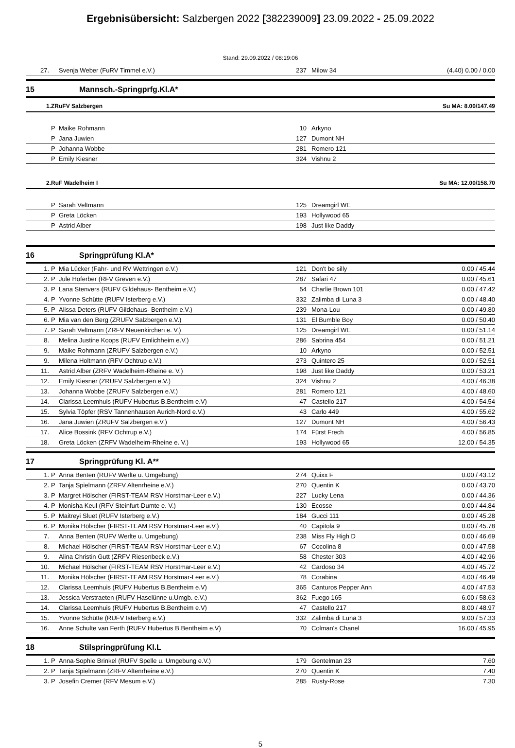Ergebnisübersicht: Salzbergen 2022 [382239009] 23.09.2022 - 25.09.2022
Stand: 29.09.2022 / 08:19:06
| 27. | | Svenja Weber (FuRV Timmel e.V.) | 237 | Milow 34 | (4.40) 0.00 / 0.00 |
15 Mannsch.-Springprfg.Kl.A*
1.ZRuFV Salzbergen Su MA: 8.00/147.49
| | P | Maike Rohmann | 10 | Arkyno | |
| | P | Jana Juwien | 127 | Dumont NH | |
| | P | Johanna Wobbe | 281 | Romero 121 | |
| | P | Emily Kiesner | 324 | Vishnu 2 | |
2.RuF Wadelheim I Su MA: 12.00/158.70
| | P | Sarah Veltmann | 125 | Dreamgirl WE | |
| | P | Greta Löcken | 193 | Hollywood 65 | |
| | P | Astrid Alber | 198 | Just like Daddy | |
16 Springprüfung Kl.A*
| 1. | P | Mia Lücker (Fahr- und RV Wettringen e.V.) | 121 | Don't be silly | 0.00 / 45.44 |
| 2. | P | Jule Hoferber (RFV Greven e.V.) | 287 | Safari 47 | 0.00 / 45.61 |
| 3. | P | Lana Stenvers (RUFV Gildehaus- Bentheim e.V.) | 54 | Charlie Brown 101 | 0.00 / 47.42 |
| 4. | P | Yvonne Schütte (RUFV Isterberg e.V.) | 332 | Zalimba di Luna 3 | 0.00 / 48.40 |
| 5. | P | Alissa Deters (RUFV Gildehaus- Bentheim e.V.) | 239 | Mona-Lou | 0.00 / 49.80 |
| 6. | P | Mia van den Berg (ZRUFV Salzbergen e.V.) | 131 | El Bumble Boy | 0.00 / 50.40 |
| 7. | P | Sarah Veltmann (ZRFV Neuenkirchen e. V.) | 125 | Dreamgirl WE | 0.00 / 51.14 |
| 8. | | Melina Justine Koops (RUFV Emlichheim e.V.) | 286 | Sabrina 454 | 0.00 / 51.21 |
| 9. | | Maike Rohmann (ZRUFV Salzbergen e.V.) | 10 | Arkyno | 0.00 / 52.51 |
| 9. | | Milena Holtmann (RFV Ochtrup e.V.) | 273 | Quintero 25 | 0.00 / 52.51 |
| 11. | | Astrid Alber (ZRFV Wadelheim-Rheine e. V.) | 198 | Just like Daddy | 0.00 / 53.21 |
| 12. | | Emily Kiesner (ZRUFV Salzbergen e.V.) | 324 | Vishnu 2 | 4.00 / 46.38 |
| 13. | | Johanna Wobbe (ZRUFV Salzbergen e.V.) | 281 | Romero 121 | 4.00 / 48.60 |
| 14. | | Clarissa Leemhuis (RUFV Hubertus B.Bentheim e.V) | 47 | Castello 217 | 4.00 / 54.54 |
| 15. | | Sylvia Töpfer (RSV Tannenhausen Aurich-Nord e.V.) | 43 | Carlo 449 | 4.00 / 55.62 |
| 16. | | Jana Juwien (ZRUFV Salzbergen e.V.) | 127 | Dumont NH | 4.00 / 56.43 |
| 17. | | Alice Bossink (RFV Ochtrup e.V.) | 174 | Fürst Frech | 4.00 / 56.85 |
| 18. | | Greta Löcken (ZRFV Wadelheim-Rheine e. V.) | 193 | Hollywood 65 | 12.00 / 54.35 |
17 Springprüfung Kl. A**
| 1. | P | Anna Benten (RUFV Werlte u. Umgebung) | 274 | Quixx F | 0.00 / 43.12 |
| 2. | P | Tanja Spielmann (ZRFV Altenrheine e.V.) | 270 | Quentin K | 0.00 / 43.70 |
| 3. | P | Margret Hölscher (FIRST-TEAM RSV Horstmar-Leer e.V.) | 227 | Lucky Lena | 0.00 / 44.36 |
| 4. | P | Monisha Keul (RFV Steinfurt-Dumte e. V.) | 130 | Ecosse | 0.00 / 44.84 |
| 5. | P | Maitreyi Sluet (RUFV Isterberg e.V.) | 184 | Gucci 111 | 0.00 / 45.28 |
| 6. | P | Monika Hölscher (FIRST-TEAM RSV Horstmar-Leer e.V.) | 40 | Capitola 9 | 0.00 / 45.78 |
| 7. | | Anna Benten (RUFV Werlte u. Umgebung) | 238 | Miss Fly High D | 0.00 / 46.69 |
| 8. | | Michael Hölscher (FIRST-TEAM RSV Horstmar-Leer e.V.) | 67 | Cocolina 8 | 0.00 / 47.58 |
| 9. | | Alina Christin Gutt (ZRFV Riesenbeck e.V.) | 58 | Chester 303 | 4.00 / 42.96 |
| 10. | | Michael Hölscher (FIRST-TEAM RSV Horstmar-Leer e.V.) | 42 | Cardoso 34 | 4.00 / 45.72 |
| 11. | | Monika Hölscher (FIRST-TEAM RSV Horstmar-Leer e.V.) | 78 | Corabina | 4.00 / 46.49 |
| 12. | | Clarissa Leemhuis (RUFV Hubertus B.Bentheim e.V) | 365 | Canturos Pepper Ann | 4.00 / 47.53 |
| 13. | | Jessica Verstraeten (RUFV Haselünne u.Umgb. e.V.) | 362 | Fuego 165 | 6.00 / 58.63 |
| 14. | | Clarissa Leemhuis (RUFV Hubertus B.Bentheim e.V) | 47 | Castello 217 | 8.00 / 48.97 |
| 15. | | Yvonne Schütte (RUFV Isterberg e.V.) | 332 | Zalimba di Luna 3 | 9.00 / 57.33 |
| 16. | | Anne Schulte van Ferth (RUFV Hubertus B.Bentheim e.V) | 70 | Colman's Chanel | 16.00 / 45.95 |
18 Stilspringprüfung Kl.L
| 1. | P | Anna-Sophie Brinkel (RUFV Spelle u. Umgebung e.V.) | 179 | Gentelman 23 | 7.60 |
| 2. | P | Tanja Spielmann (ZRFV Altenrheine e.V.) | 270 | Quentin K | 7.40 |
| 3. | P | Josefin Cremer (RFV Mesum e.V.) | 285 | Rusty-Rose | 7.30 |
5